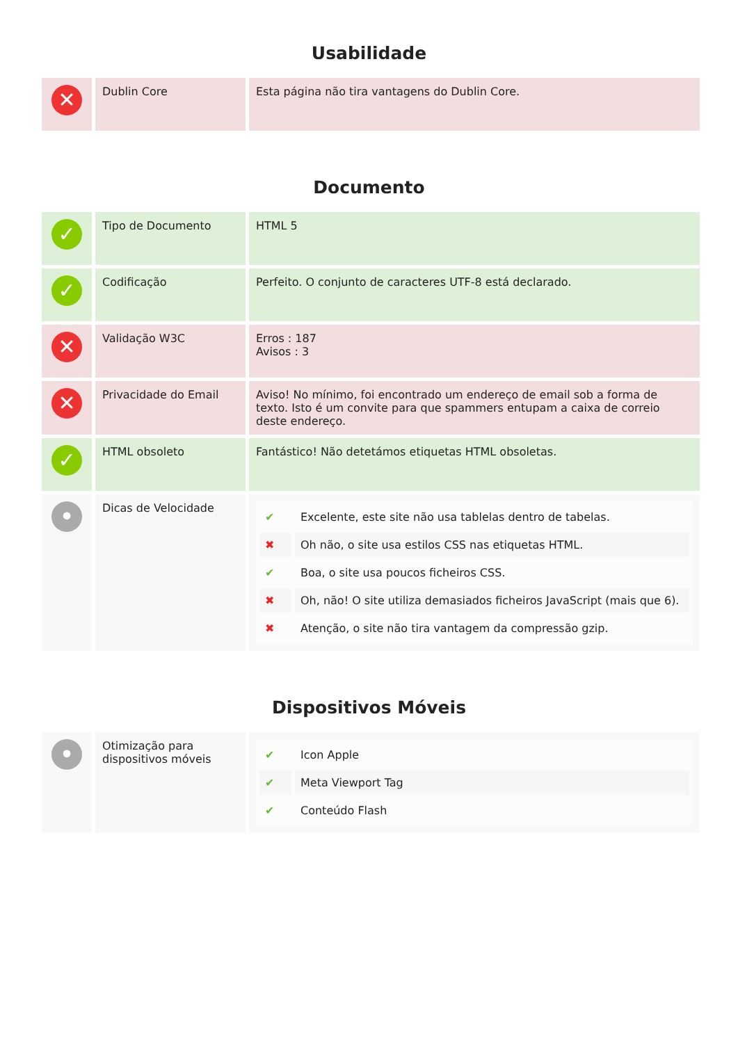Usabilidade
| ✕ | Dublin Core | Esta página não tira vantagens do Dublin Core. |
Documento
| ✓ | Tipo de Documento | HTML 5 |
| ✓ | Codificação | Perfeito. O conjunto de caracteres UTF-8 está declarado. |
| ✕ | Validação W3C | Erros : 187 Avisos : 3 |
| ✕ | Privacidade do Email | Aviso! No mínimo, foi encontrado um endereço de email sob a forma de texto. Isto é um convite para que spammers entupam a caixa de correio deste endereço. |
| ✓ | HTML obsoleto | Fantástico! Não detetámos etiquetas HTML obsoletas. |
| • | Dicas de Velocidade | / ✔ / Excelente, este site não usa tablelas dentro de tabelas. / / ✖ / Oh não, o site usa estilos CSS nas etiquetas HTML. / / ✔ / Boa, o site usa poucos ficheiros CSS. / / ✖ / Oh, não! O site utiliza demasiados ficheiros JavaScript (mais que 6). / / ✖ / Atenção, o site não tira vantagem da compressão gzip. / |
Dispositivos Móveis
| • | Otimização para dispositivos móveis | / ✔ / Icon Apple / / ✔ / Meta Viewport Tag / / ✔ / Conteúdo Flash / |